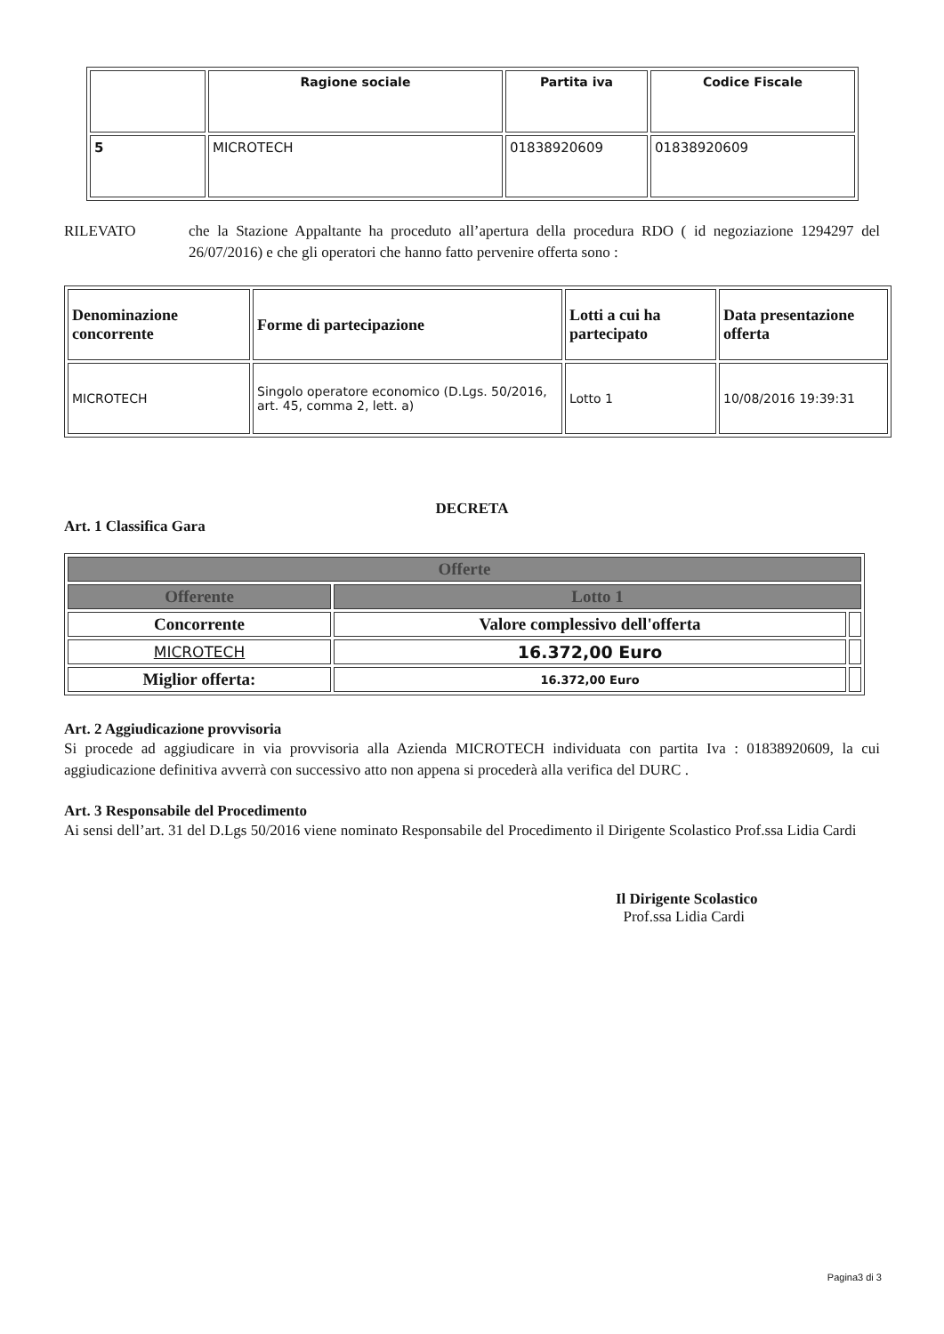| | Ragione sociale | Partita iva | Codice Fiscale |
| --- | --- | --- | --- |
| 5 | MICROTECH | 01838920609 | 01838920609 |
RILEVATO che la Stazione Appaltante ha proceduto all’apertura della procedura RDO ( id negoziazione 1294297 del 26/07/2016) e che gli operatori che hanno fatto pervenire offerta sono :
| Denominazione concorrente | Forme di partecipazione | Lotti a cui ha partecipato | Data presentazione offerta |
| --- | --- | --- | --- |
| MICROTECH | Singolo operatore economico (D.Lgs. 50/2016, art. 45, comma 2, lett. a) | Lotto 1 | 10/08/2016 19:39:31 |
DECRETA
Art. 1 Classifica Gara
| Offerte | | |
| Offerente | Lotto 1 | |
| Concorrente | Valore complessivo dell'offerta | |
| MICROTECH | 16.372,00 Euro | |
| Miglior offerta: | 16.372,00 Euro | |
Art. 2 Aggiudicazione provvisoria
Si procede ad aggiudicare in via provvisoria alla Azienda MICROTECH individuata con partita Iva : 01838920609, la cui aggiudicazione definitiva avverrà con successivo atto non appena si procederà alla verifica del DURC .
Art. 3 Responsabile del Procedimento
Ai sensi dell’art. 31 del D.Lgs 50/2016 viene nominato Responsabile del Procedimento il Dirigente Scolastico Prof.ssa Lidia Cardi
Il Dirigente Scolastico
Prof.ssa Lidia Cardi
Pagina3 di 3